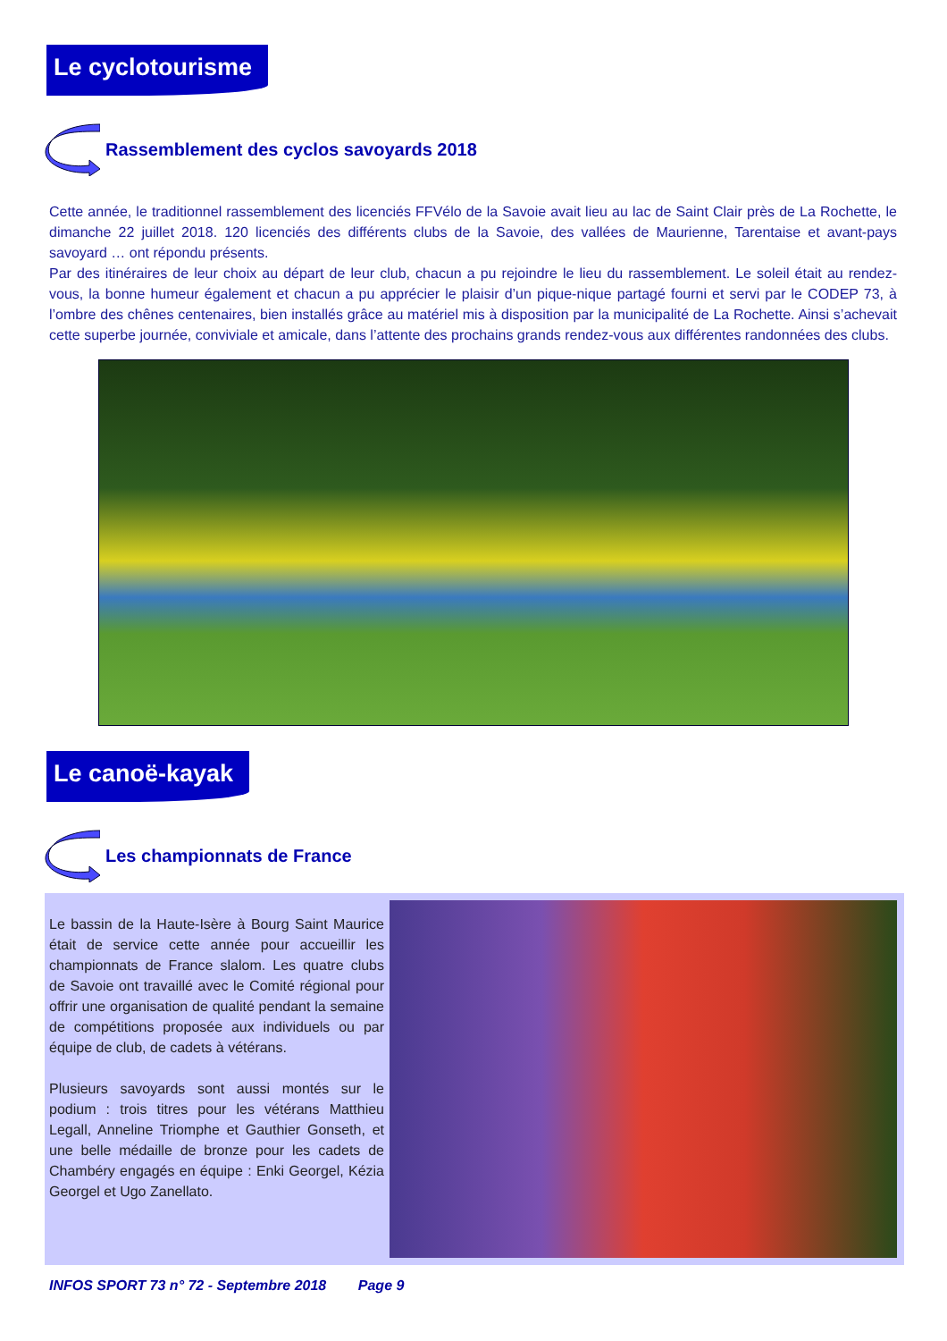Le cyclotourisme
Rassemblement des cyclos savoyards 2018
Cette année, le traditionnel rassemblement des licenciés FFVélo de la Savoie avait lieu au lac de Saint Clair près de La Rochette, le dimanche 22 juillet 2018. 120 licenciés des différents clubs de la Savoie, des vallées de Maurienne, Tarentaise et avant-pays savoyard … ont répondu présents.
Par des itinéraires de leur choix au départ de leur club, chacun a pu rejoindre le lieu du rassemblement. Le soleil était au rendez-vous, la bonne humeur également et chacun a pu apprécier le plaisir d’un pique-nique partagé fourni et servi par le CODEP 73, à l’ombre des chênes centenaires, bien installés grâce au matériel mis à disposition par la municipalité de La Rochette. Ainsi s’achevait cette superbe journée, conviviale et amicale, dans l’attente des prochains grands rendez-vous aux différentes randonnées des clubs.
Le canoë-kayak
Les championnats de France
Le bassin de la Haute-Isère à Bourg Saint Maurice était de service cette année pour accueillir les championnats de France slalom. Les quatre clubs de Savoie ont travaillé avec le Comité régional pour offrir une organisation de qualité pendant la semaine de compétitions proposée aux individuels ou par équipe de club, de cadets à vétérans.
Plusieurs savoyards sont aussi montés sur le podium : trois titres pour les vétérans Matthieu Legall, Anneline Triomphe et Gauthier Gonseth, et une belle médaille de bronze pour les cadets de Chambéry engagés en équipe : Enki Georgel, Kézia Georgel et Ugo Zanellato.
INFOS SPORT 73 n° 72 - Septembre 2018 Page 9